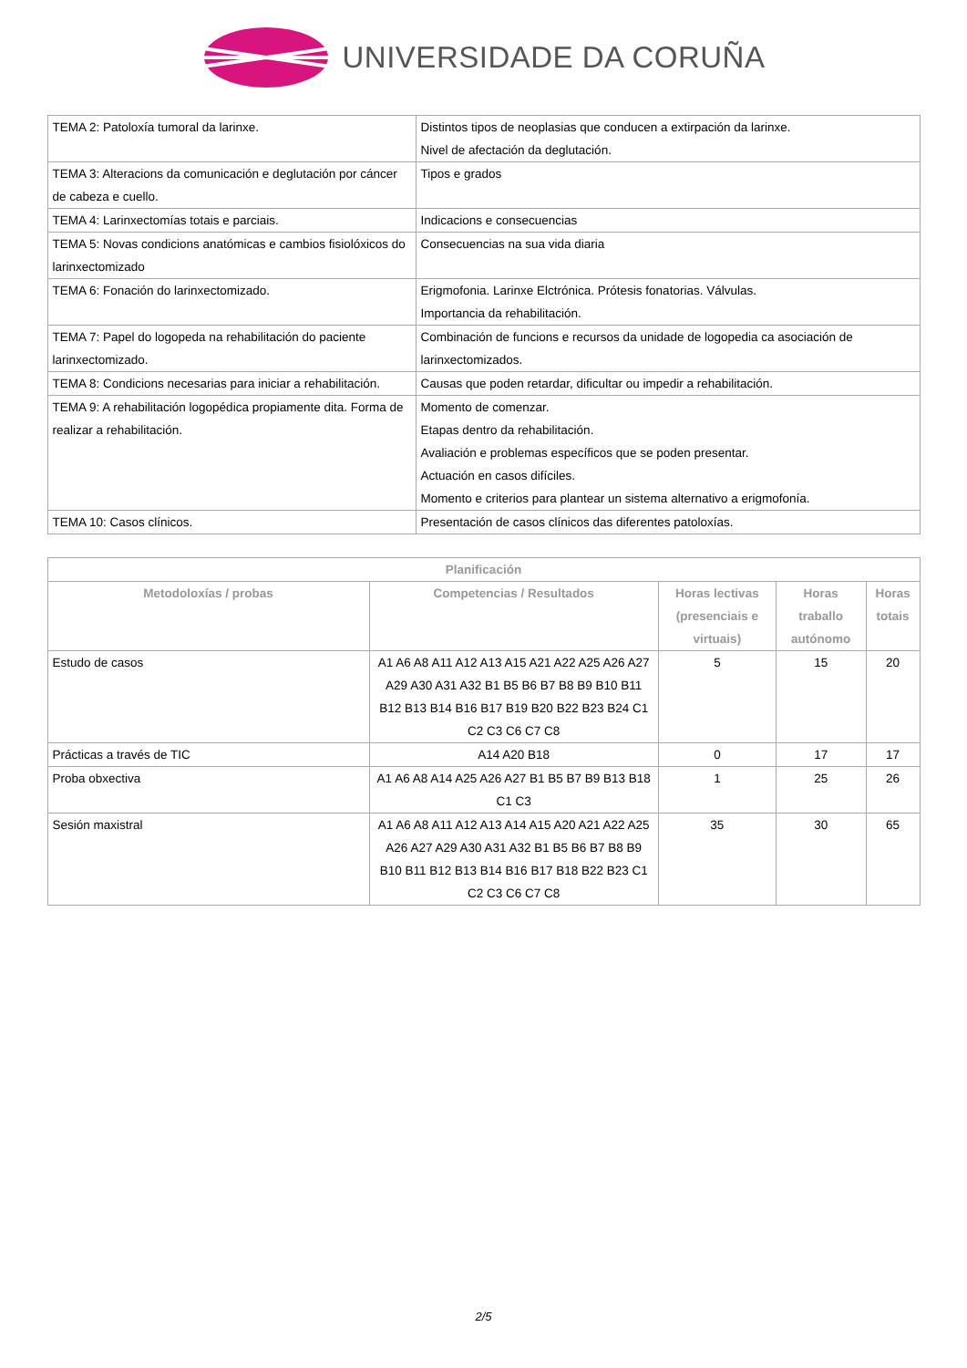UNIVERSIDADE DA CORUÑA
| TEMA 2: Patoloxía tumoral da larinxe. | Distintos tipos de neoplasias que conducen a extirpación da larinxe. Nivel de afectación da deglutación. |
| TEMA 3: Alteracions da comunicación e deglutación por cáncer de cabeza e cuello. | Tipos e grados |
| TEMA 4: Larinxectomías totais e parciais. | Indicacions e consecuencias |
| TEMA 5: Novas condicions anatómicas e cambios fisiolóxicos do larinxectomizado | Consecuencias na sua vida diaria |
| TEMA 6: Fonación do larinxectomizado. | Erigmofonia. Larinxe Elctrónica. Prótesis fonatorias. Válvulas. Importancia da rehabilitación. |
| TEMA 7: Papel do logopeda na rehabilitación do paciente larinxectomizado. | Combinación de funcions e recursos da unidade de logopedia ca asociación de larinxectomizados. |
| TEMA 8: Condicions necesarias para iniciar a rehabilitación. | Causas que poden retardar, dificultar ou impedir a rehabilitación. |
| TEMA 9: A rehabilitación logopédica propiamente dita. Forma de realizar a rehabilitación. | Momento de comenzar. Etapas dentro da rehabilitación. Avaliación e problemas específicos que se poden presentar. Actuación en casos difíciles. Momento e criterios para plantear un sistema alternativo a erigmofonía. |
| TEMA 10: Casos clínicos. | Presentación de casos clínicos das diferentes patoloxías. |
| Planificación | | | | |
| --- | --- | --- | --- | --- |
| Metodoloxías / probas | Competencias / Resultados | Horas lectivas (presenciais e virtuais) | Horas traballo autónomo | Horas totais |
| Estudo de casos | A1 A6 A8 A11 A12 A13 A15 A21 A22 A25 A26 A27 A29 A30 A31 A32 B1 B5 B6 B7 B8 B9 B10 B11 B12 B13 B14 B16 B17 B19 B20 B22 B23 B24 C1 C2 C3 C6 C7 C8 | 5 | 15 | 20 |
| Prácticas a través de TIC | A14 A20 B18 | 0 | 17 | 17 |
| Proba obxectiva | A1 A6 A8 A14 A25 A26 A27 B1 B5 B7 B9 B13 B18 C1 C3 | 1 | 25 | 26 |
| Sesión maxistral | A1 A6 A8 A11 A12 A13 A14 A15 A20 A21 A22 A25 A26 A27 A29 A30 A31 A32 B1 B5 B6 B7 B8 B9 B10 B11 B12 B13 B14 B16 B17 B18 B22 B23 C1 C2 C3 C6 C7 C8 | 35 | 30 | 65 |
2/5